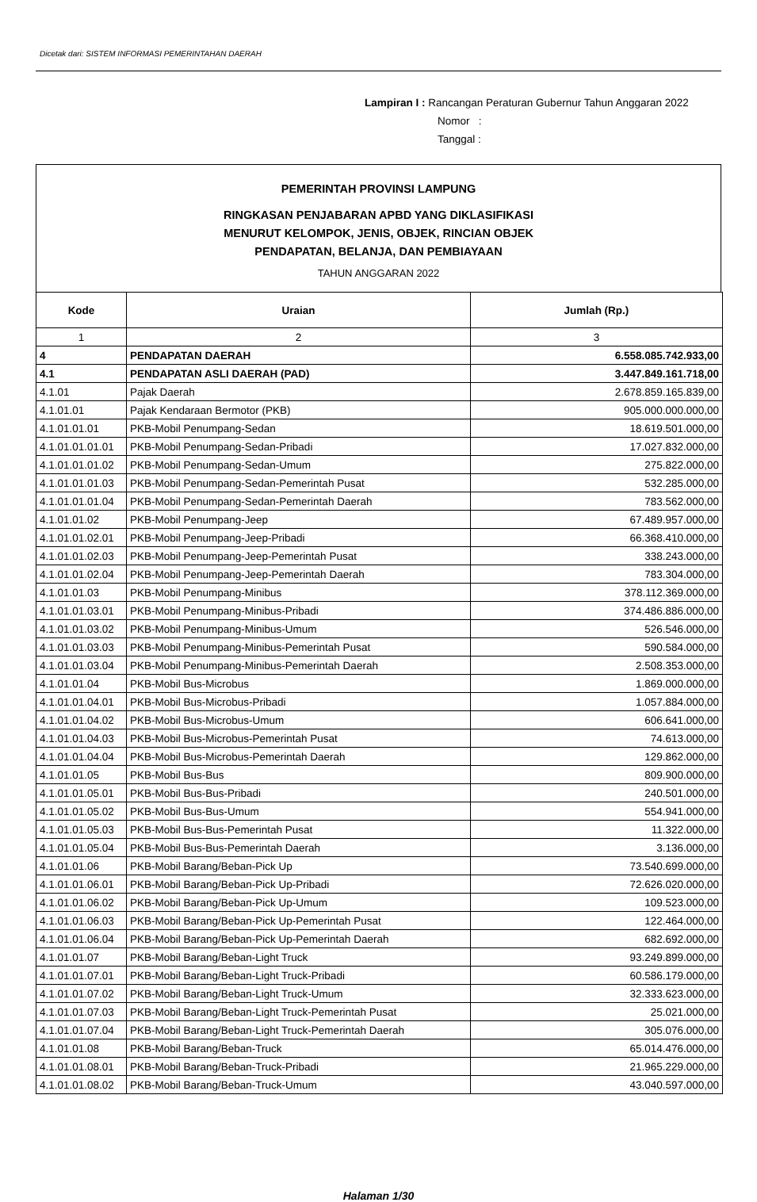Dicetak dari: SISTEM INFORMASI PEMERINTAHAN DAERAH
Lampiran I : Rancangan Peraturan Gubernur Tahun Anggaran 2022
Nomor :
Tanggal :
PEMERINTAH PROVINSI LAMPUNG
RINGKASAN PENJABARAN APBD YANG DIKLASIFIKASI
MENURUT KELOMPOK, JENIS, OBJEK, RINCIAN OBJEK
PENDAPATAN, BELANJA, DAN PEMBIAYAAN
TAHUN ANGGARAN 2022
| Kode | Uraian | Jumlah (Rp.) |
| --- | --- | --- |
| 1 | 2 | 3 |
| 4 | PENDAPATAN DAERAH | 6.558.085.742.933,00 |
| 4.1 | PENDAPATAN ASLI DAERAH (PAD) | 3.447.849.161.718,00 |
| 4.1.01 | Pajak Daerah | 2.678.859.165.839,00 |
| 4.1.01.01 | Pajak Kendaraan Bermotor (PKB) | 905.000.000.000,00 |
| 4.1.01.01.01 | PKB-Mobil Penumpang-Sedan | 18.619.501.000,00 |
| 4.1.01.01.01.01 | PKB-Mobil Penumpang-Sedan-Pribadi | 17.027.832.000,00 |
| 4.1.01.01.01.02 | PKB-Mobil Penumpang-Sedan-Umum | 275.822.000,00 |
| 4.1.01.01.01.03 | PKB-Mobil Penumpang-Sedan-Pemerintah Pusat | 532.285.000,00 |
| 4.1.01.01.01.04 | PKB-Mobil Penumpang-Sedan-Pemerintah Daerah | 783.562.000,00 |
| 4.1.01.01.02 | PKB-Mobil Penumpang-Jeep | 67.489.957.000,00 |
| 4.1.01.01.02.01 | PKB-Mobil Penumpang-Jeep-Pribadi | 66.368.410.000,00 |
| 4.1.01.01.02.03 | PKB-Mobil Penumpang-Jeep-Pemerintah Pusat | 338.243.000,00 |
| 4.1.01.01.02.04 | PKB-Mobil Penumpang-Jeep-Pemerintah Daerah | 783.304.000,00 |
| 4.1.01.01.03 | PKB-Mobil Penumpang-Minibus | 378.112.369.000,00 |
| 4.1.01.01.03.01 | PKB-Mobil Penumpang-Minibus-Pribadi | 374.486.886.000,00 |
| 4.1.01.01.03.02 | PKB-Mobil Penumpang-Minibus-Umum | 526.546.000,00 |
| 4.1.01.01.03.03 | PKB-Mobil Penumpang-Minibus-Pemerintah Pusat | 590.584.000,00 |
| 4.1.01.01.03.04 | PKB-Mobil Penumpang-Minibus-Pemerintah Daerah | 2.508.353.000,00 |
| 4.1.01.01.04 | PKB-Mobil Bus-Microbus | 1.869.000.000,00 |
| 4.1.01.01.04.01 | PKB-Mobil Bus-Microbus-Pribadi | 1.057.884.000,00 |
| 4.1.01.01.04.02 | PKB-Mobil Bus-Microbus-Umum | 606.641.000,00 |
| 4.1.01.01.04.03 | PKB-Mobil Bus-Microbus-Pemerintah Pusat | 74.613.000,00 |
| 4.1.01.01.04.04 | PKB-Mobil Bus-Microbus-Pemerintah Daerah | 129.862.000,00 |
| 4.1.01.01.05 | PKB-Mobil Bus-Bus | 809.900.000,00 |
| 4.1.01.01.05.01 | PKB-Mobil Bus-Bus-Pribadi | 240.501.000,00 |
| 4.1.01.01.05.02 | PKB-Mobil Bus-Bus-Umum | 554.941.000,00 |
| 4.1.01.01.05.03 | PKB-Mobil Bus-Bus-Pemerintah Pusat | 11.322.000,00 |
| 4.1.01.01.05.04 | PKB-Mobil Bus-Bus-Pemerintah Daerah | 3.136.000,00 |
| 4.1.01.01.06 | PKB-Mobil Barang/Beban-Pick Up | 73.540.699.000,00 |
| 4.1.01.01.06.01 | PKB-Mobil Barang/Beban-Pick Up-Pribadi | 72.626.020.000,00 |
| 4.1.01.01.06.02 | PKB-Mobil Barang/Beban-Pick Up-Umum | 109.523.000,00 |
| 4.1.01.01.06.03 | PKB-Mobil Barang/Beban-Pick Up-Pemerintah Pusat | 122.464.000,00 |
| 4.1.01.01.06.04 | PKB-Mobil Barang/Beban-Pick Up-Pemerintah Daerah | 682.692.000,00 |
| 4.1.01.01.07 | PKB-Mobil Barang/Beban-Light Truck | 93.249.899.000,00 |
| 4.1.01.01.07.01 | PKB-Mobil Barang/Beban-Light Truck-Pribadi | 60.586.179.000,00 |
| 4.1.01.01.07.02 | PKB-Mobil Barang/Beban-Light Truck-Umum | 32.333.623.000,00 |
| 4.1.01.01.07.03 | PKB-Mobil Barang/Beban-Light Truck-Pemerintah Pusat | 25.021.000,00 |
| 4.1.01.01.07.04 | PKB-Mobil Barang/Beban-Light Truck-Pemerintah Daerah | 305.076.000,00 |
| 4.1.01.01.08 | PKB-Mobil Barang/Beban-Truck | 65.014.476.000,00 |
| 4.1.01.01.08.01 | PKB-Mobil Barang/Beban-Truck-Pribadi | 21.965.229.000,00 |
| 4.1.01.01.08.02 | PKB-Mobil Barang/Beban-Truck-Umum | 43.040.597.000,00 |
Halaman 1/30